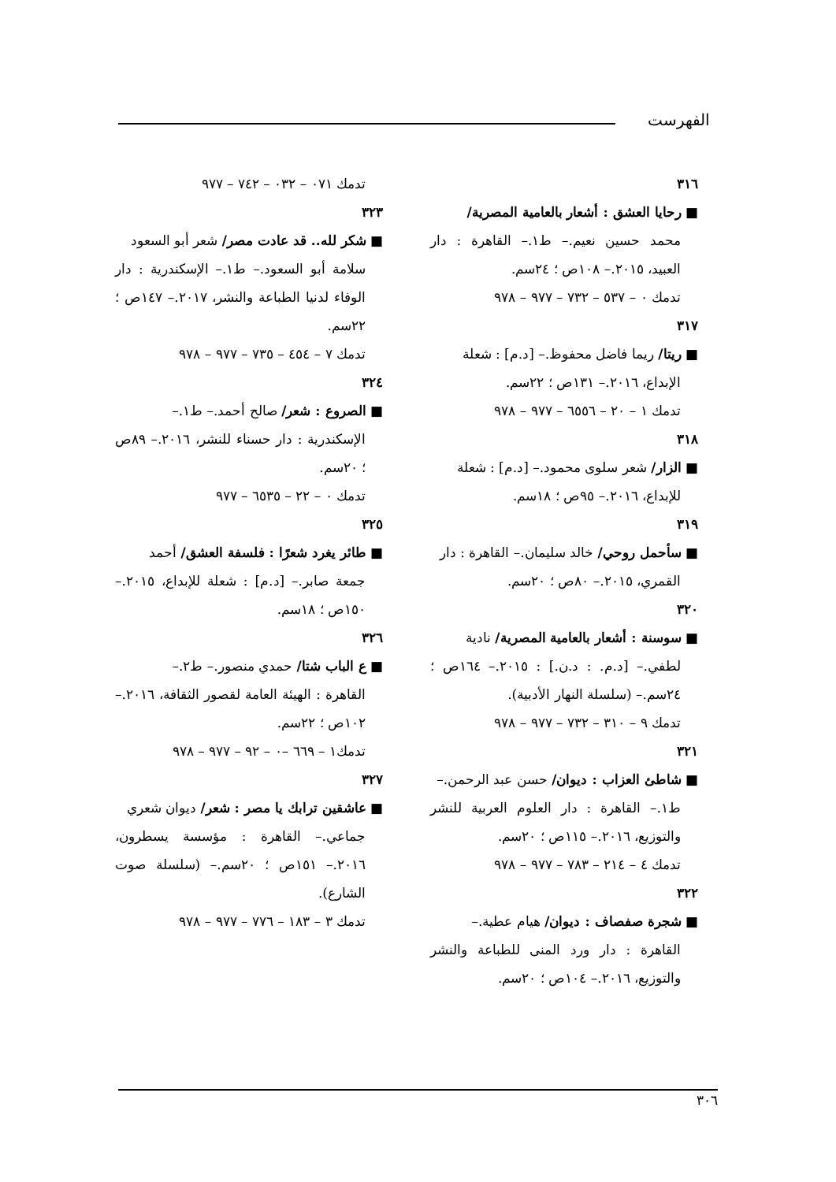الفهرست
٣١٦
■ رحايا العشق : أشعار بالعامية المصرية/
محمد حسين نعيم.– ط١.– القاهرة : دار العبيد، ٢٠١٥.– ١٠٨ص ؛ ٢٤سم.
تدمك ٠ – ٥٣٧ – ٧٣٢ – ٩٧٧ – ٩٧٨
٣١٧
■ ريتا/ ريما فاضل محفوظ.– [د.م] : شعلة
الإبداع، ٢٠١٦.– ١٣١ص ؛ ٢٢سم.
تدمك ١ – ٢٠ – ٦٥٥٦ – ٩٧٧ – ٩٧٨
٣١٨
■ الزار/ شعر سلوى محمود.– [د.م] : شعلة
للإبداع، ٢٠١٦.– ٩٥ص ؛ ١٨سم.
٣١٩
■ سأحمل روحي/ خالد سليمان.– القاهرة : دار
القمري، ٢٠١٥.– ٨٠ص ؛ ٢٠سم.
٣٢٠
■ سوسنة : أشعار بالعامية المصرية/ نادية
لطفي.– [د.م. : د.ن.] : ٢٠١٥.– ١٦٤ص ؛ ٢٤سم.– (سلسلة النهار الأدبية).
تدمك ٩ – ٣١٠ – ٧٣٢ – ٩٧٧ – ٩٧٨
٣٢١
■ شاطئ العزاب : ديوان/ حسن عبد الرحمن.–
ط١.– القاهرة : دار العلوم العربية للنشر والتوزيع، ٢٠١٦.– ١١٥ص ؛ ٢٠سم.
تدمك ٤ – ٢١٤ – ٧٨٣ – ٩٧٧ – ٩٧٨
٣٢٢
■ شجرة صفصاف : ديوان/ هيام عطية.–
القاهرة : دار ورد المنى للطباعة والنشر والتوزيع، ٢٠١٦.– ١٠٤ص ؛ ٢٠سم.
تدمك ٠٧١ – ٠٣٢ – ٧٤٢ – ٩٧٧
٣٢٣
■ شكر لله.. قد عادت مصر/ شعر أبو السعود
سلامة أبو السعود.– ط١.– الإسكندرية : دار الوفاء لدنيا الطباعة والنشر، ٢٠١٧.– ١٤٧ص ؛ ٢٢سم.
تدمك ٧ – ٤٥٤ – ٧٣٥ – ٩٧٧ – ٩٧٨
٣٢٤
■ الصروع : شعر/ صالح أحمد.– ط١.–
الإسكندرية : دار حسناء للنشر، ٢٠١٦.– ٨٩ص ؛ ٢٠سم.
تدمك ٠ – ٢٢ – ٦٥٣٥ – ٩٧٧
٣٢٥
■ طائر يغرد شعرًا : فلسفة العشق/ أحمد
جمعة صابر.– [د.م] : شعلة للإبداع، ٢٠١٥.– ١٥٠ص ؛ ١٨سم.
٣٢٦
■ ع الباب شتا/ حمدي منصور.– ط٢.–
القاهرة : الهيئة العامة لقصور الثقافة، ٢٠١٦.– ١٠٢ص ؛ ٢٢سم.
تدمك١ – ٦٦٩ –٠ – ٩٢ – ٩٧٧ – ٩٧٨
٣٢٧
■ عاشقين ترابك يا مصر : شعر/ ديوان شعري
جماعي.– القاهرة : مؤسسة يسطرون، ٢٠١٦.– ١٥١ص ؛ ٢٠سم.– (سلسلة صوت الشارع).
تدمك ٣ – ١٨٣ – ٧٧٦ – ٩٧٧ – ٩٧٨
٣٠٦